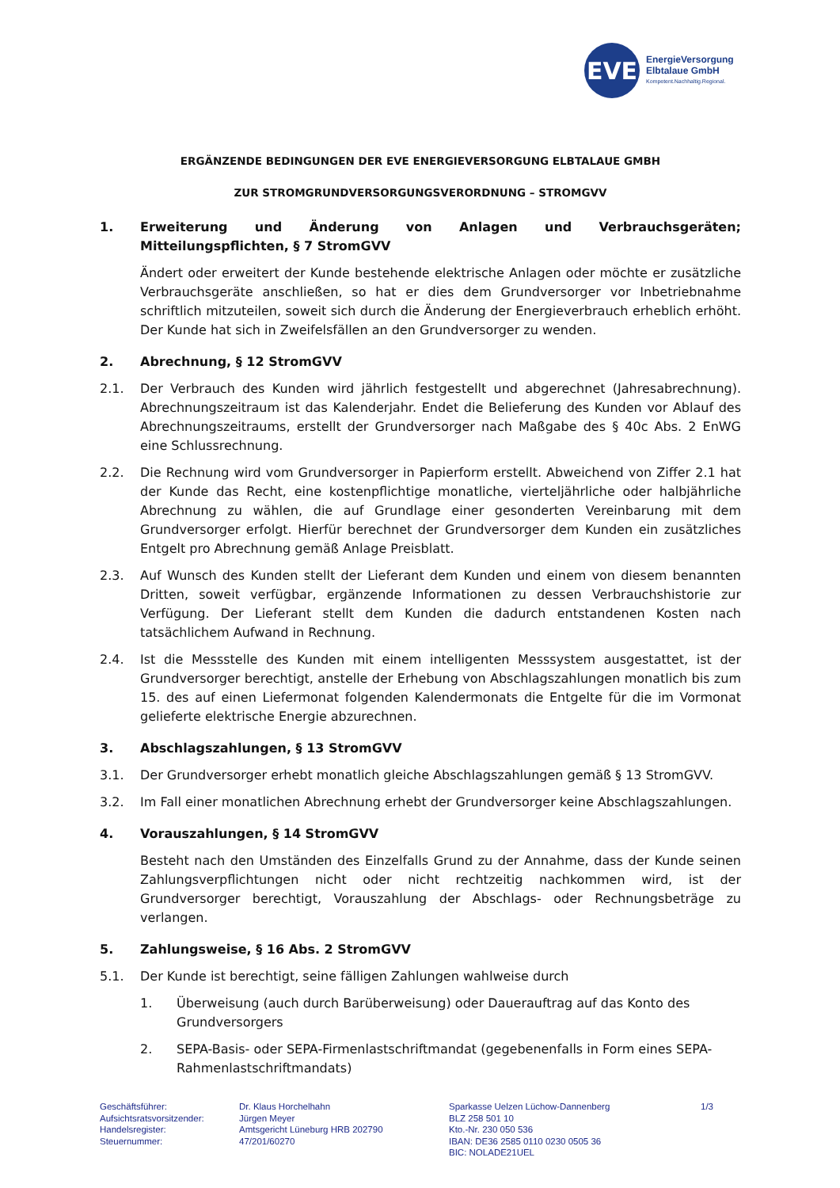EVE
EnergieVersorgung
Elbtalaue GmbH
Kompetent.Nachhaltig.Regional.
ERGÄNZENDE BEDINGUNGEN DER EVE ENERGIEVERSORGUNG ELBTALAUE GMBH
ZUR STROMGRUNDVERSORGUNGSVERORDNUNG – STROMGVV
1. Erweiterung und Änderung von Anlagen und Verbrauchsgeräten; Mitteilungspflichten, § 7 StromGVV
Ändert oder erweitert der Kunde bestehende elektrische Anlagen oder möchte er zusätzliche Verbrauchsgeräte anschließen, so hat er dies dem Grundversorger vor Inbetriebnahme schriftlich mitzuteilen, soweit sich durch die Änderung der Energieverbrauch erheblich erhöht. Der Kunde hat sich in Zweifelsfällen an den Grundversorger zu wenden.
2. Abrechnung, § 12 StromGVV
2.1. Der Verbrauch des Kunden wird jährlich festgestellt und abgerechnet (Jahresabrechnung). Abrechnungszeitraum ist das Kalenderjahr. Endet die Belieferung des Kunden vor Ablauf des Abrechnungszeitraums, erstellt der Grundversorger nach Maßgabe des § 40c Abs. 2 EnWG eine Schlussrechnung.
2.2. Die Rechnung wird vom Grundversorger in Papierform erstellt. Abweichend von Ziffer 2.1 hat der Kunde das Recht, eine kostenpflichtige monatliche, vierteljährliche oder halbjährliche Abrechnung zu wählen, die auf Grundlage einer gesonderten Vereinbarung mit dem Grundversorger erfolgt. Hierfür berechnet der Grundversorger dem Kunden ein zusätzliches Entgelt pro Abrechnung gemäß Anlage Preisblatt.
2.3. Auf Wunsch des Kunden stellt der Lieferant dem Kunden und einem von diesem benannten Dritten, soweit verfügbar, ergänzende Informationen zu dessen Verbrauchshistorie zur Verfügung. Der Lieferant stellt dem Kunden die dadurch entstandenen Kosten nach tatsächlichem Aufwand in Rechnung.
2.4. Ist die Messstelle des Kunden mit einem intelligenten Messsystem ausgestattet, ist der Grundversorger berechtigt, anstelle der Erhebung von Abschlagszahlungen monatlich bis zum 15. des auf einen Liefermonat folgenden Kalendermonats die Entgelte für die im Vormonat gelieferte elektrische Energie abzurechnen.
3. Abschlagszahlungen, § 13 StromGVV
3.1. Der Grundversorger erhebt monatlich gleiche Abschlagszahlungen gemäß § 13 StromGVV.
3.2. Im Fall einer monatlichen Abrechnung erhebt der Grundversorger keine Abschlagszahlungen.
4. Vorauszahlungen, § 14 StromGVV
Besteht nach den Umständen des Einzelfalls Grund zu der Annahme, dass der Kunde seinen Zahlungsverpflichtungen nicht oder nicht rechtzeitig nachkommen wird, ist der Grundversorger berechtigt, Vorauszahlung der Abschlags- oder Rechnungsbeträge zu verlangen.
5. Zahlungsweise, § 16 Abs. 2 StromGVV
5.1. Der Kunde ist berechtigt, seine fälligen Zahlungen wahlweise durch
1. Überweisung (auch durch Barüberweisung) oder Dauerauftrag auf das Konto des Grundversorgers
2. SEPA-Basis- oder SEPA-Firmenlastschriftmandat (gegebenenfalls in Form eines SEPA-Rahmenlastschriftmandats)
Geschäftsführer:
Aufsichtsratsvorsitzender:
Handelsregister:
Steuernummer:
Dr. Klaus Horchelhahn
Jürgen Meyer
Amtsgericht Lüneburg HRB 202790
47/201/60270
Sparkasse Uelzen Lüchow-Dannenberg
BLZ 258 501 10
Kto.-Nr. 230 050 536
IBAN: DE36 2585 0110 0230 0505 36
BIC: NOLADE21UEL
1/3